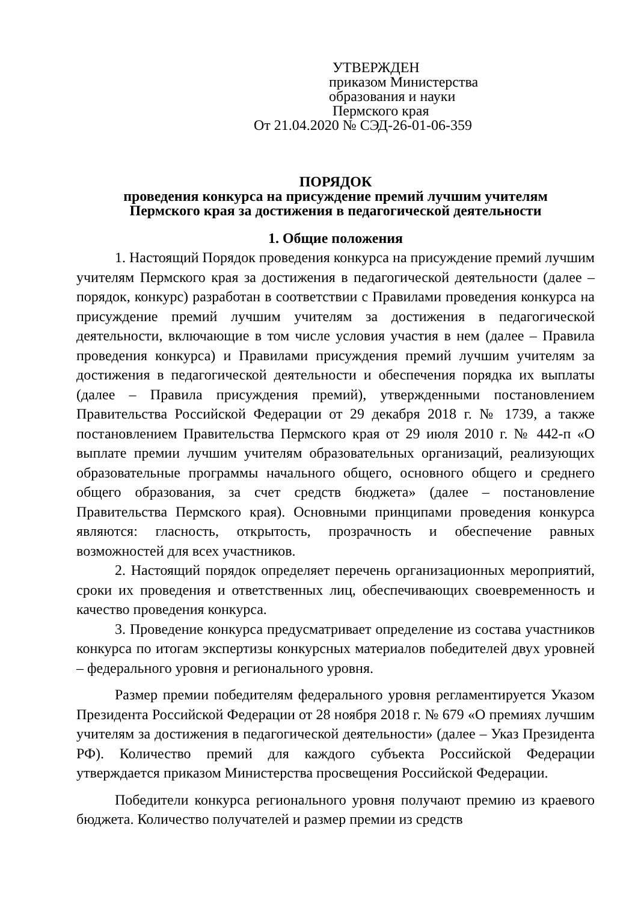УТВЕРЖДЕН
приказом Министерства
образования и науки
Пермского края
От 21.04.2020 № СЭД-26-01-06-359
ПОРЯДОК
проведения конкурса на присуждение премий лучшим учителям
Пермского края за достижения в педагогической деятельности
1. Общие положения
1. Настоящий Порядок проведения конкурса на присуждение премий лучшим учителям Пермского края за достижения в педагогической деятельности (далее – порядок, конкурс) разработан в соответствии с Правилами проведения конкурса на присуждение премий лучшим учителям за достижения в педагогической деятельности, включающие в том числе условия участия в нем (далее – Правила проведения конкурса) и Правилами присуждения премий лучшим учителям за достижения в педагогической деятельности и обеспечения порядка их выплаты (далее – Правила присуждения премий), утвержденными постановлением Правительства Российской Федерации от 29 декабря 2018 г. № 1739, а также постановлением Правительства Пермского края от 29 июля 2010 г. № 442-п «О выплате премии лучшим учителям образовательных организаций, реализующих образовательные программы начального общего, основного общего и среднего общего образования, за счет средств бюджета» (далее – постановление Правительства Пермского края). Основными принципами проведения конкурса являются: гласность, открытость, прозрачность и обеспечение равных возможностей для всех участников.
2. Настоящий порядок определяет перечень организационных мероприятий, сроки их проведения и ответственных лиц, обеспечивающих своевременность и качество проведения конкурса.
3. Проведение конкурса предусматривает определение из состава участников конкурса по итогам экспертизы конкурсных материалов победителей двух уровней – федерального уровня и регионального уровня.
Размер премии победителям федерального уровня регламентируется Указом Президента Российской Федерации от 28 ноября 2018 г. № 679 «О премиях лучшим учителям за достижения в педагогической деятельности» (далее – Указ Президента РФ). Количество премий для каждого субъекта Российской Федерации утверждается приказом Министерства просвещения Российской Федерации.
Победители конкурса регионального уровня получают премию из краевого бюджета. Количество получателей и размер премии из средств